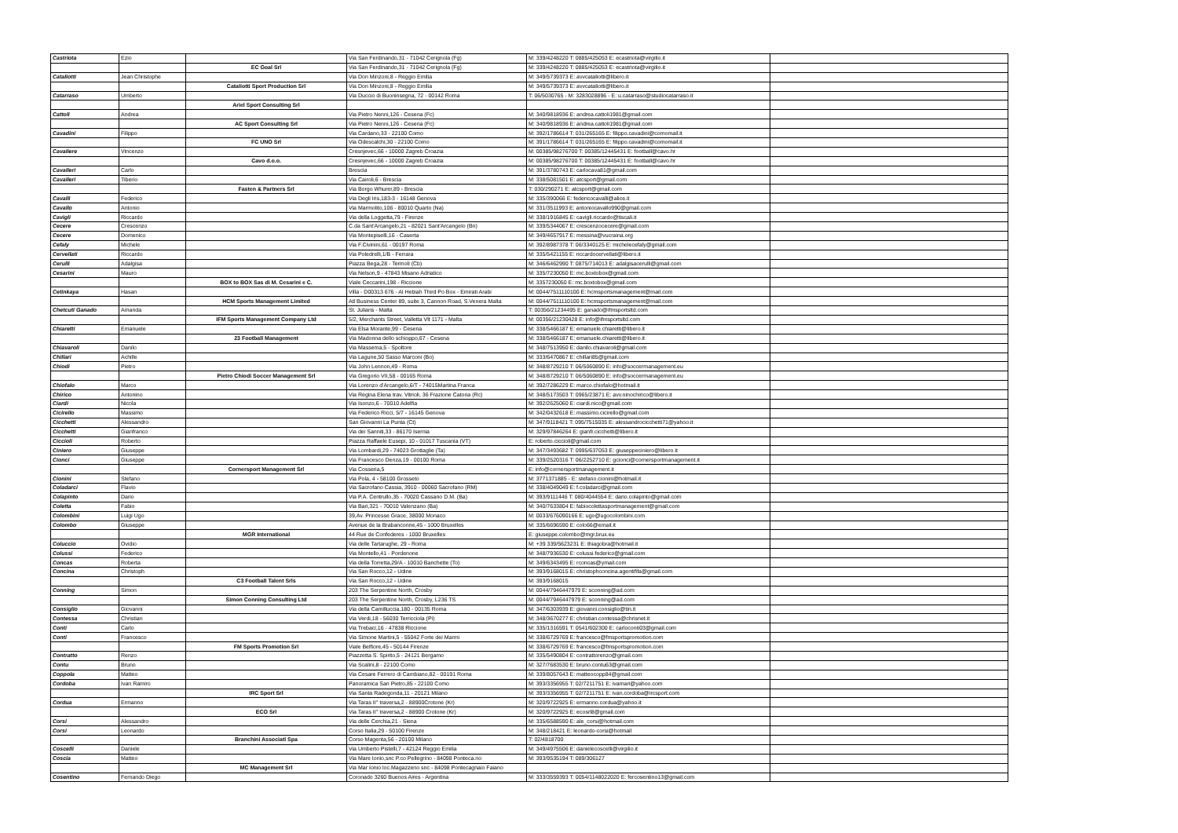| Castriota | Ezio | | Via San Ferdinando,31 - 71042 Cerignola (Fg) | M: 339/4248220 T: 0885/425053 E: ecastriota@virgilio.it | |
| | | EC Goal Srl | Via San Ferdinando,31 - 71042 Cerignola (Fg) | M: 339/4248220 T: 0885/425053 E: ecastriota@virgilio.it | |
| Cataliotti | Jean Christophe | | Via Don Minzoni,8 - Reggio Emilia | M: 349/5739373 E: avvcataliotti@libero.it | |
| | | Cataliotti Sport Production Srl | Via Don Minzoni,8 - Reggio Emilia | M: 349/5739373 E: avvcataliotti@libero.it | |
| Catarraso | Umberto | | Via Duccio di Buoninsegna, 72 - 00142 Roma | T: 06/5030765 - M: 3283028896 - E: u.catarraso@studiocatarraso.it | |
| | | Ariel Sport Consulting Srl | | | |
| Cattoli | Andrea | | Via Pietro Nenni,126 - Cesena (Fc) | M: 340/9818936 E: andrea.cattoli1981@gmail.com | |
| | | AC Sport Consulting Srl | Via Pietro Nenni,126 - Cesena (Fc) | M: 340/9818936 E: andrea.cattoli1981@gmail.com | |
| Cavadini | Filippo | | Via Cardano,33 - 22100 Como | M: 392/1786614 T: 031/265165 E: filippo.cavadini@comomail.it | |
| | | FC UNO Srl | Via Odescalchi,30 - 22100 Como | M: 391/1786614 T: 031/265165 E: filippo.cavadini@comomail.it | |
| Cavaliere | Vincenzo | | Cresnjevec,66 - 10000 Zagreb Croazia | M: 00385/98276700 T: 00385/12445431 E: football@cavo.hr | |
| | | Cavo d.o.o. | Cresnjevec,66 - 10000 Zagreb Croazia | M: 00385/98276700 T: 00385/12445431 E: football@cavo.hr | |
| Cavalleri | Carlo | | Brescia | M: 391/3780743 E: carlocava81@gmail.com | |
| Cavalleri | Tiberio | | Via Cairoli,6 - Brescia | M: 338/5081501 E: atcsport@gmail.com | |
| | | Fasten & Partners Srl | Via Borgo Whurer,89 - Brescia | T: 030/290271 E: atcsport@gmail.com | |
| Cavalli | Federico | | Via Degli Iris,183-3 - 16148 Genova | M: 335/390066 E: federicocavalli@alice.it | |
| Cavallo | Antonio | | Via Marmolito,106 - 80010 Quarto (Na) | M: 331/3511993 E: antoniocavallo990@gmail.com | |
| Cavigli | Riccardo | | Via della Loggetta,79 - Firenze | M: 338/1916845 E: cavigli.riccardo@tiscali.it | |
| Cecere | Crescenzo | | C.da Sant'Arcangelo,21 - 82021 Sant'Arcangelo (Bn) | M: 339/5344067 E: crescenzocecere@gmail.com | |
| Cecere | Domenico | | Via Montepiselli,16 - Caserta | M: 349/4657917 E: messina@vucraina.org | |
| Cefaly | Michele | | Via F.Civinini,61 - 00197 Roma | M: 392/8987378 T: 06/3340125 E: michelecefaly@gmail.com | |
| Cervellati | Riccardo | | Via Poledrelli,1/B - Ferrara | M: 335/5421155 E: riccardocervellati@libero.it | |
| Cerulli | Adalgisa | | Piazza Bega,28 - Termoli (Cb) | M: 346/6462990 T: 0875/714013 E: adalgisacerulli@gmail.com | |
| Cesarini | Mauro | | Via Nelson,9 - 47843 Misano Adriatico | M: 335/7230050 E: mc.boxtobox@gmail.com | |
| | | BOX to BOX Sas di M. Cesarini e C. | Viale Ceccarini,198 - Riccione | M: 3357230050 E: mc.boxtobox@gmail.com | |
| Cetinkaya | Hasan | | Villa - D00313 676 - Al Hebiah Third Po Box - Emirati Arabi | M: 0044/7511110100 E: hcmsportsmanagement@mail.com | |
| | | HCM Sports Management Limited | Atl Business Center 89, suite 3, Cannon Road, S.Venera Malta | M: 0044/7511110100 E: hcmsportsmanagement@mail.com | |
| Chetcuti Ganado | Amanda | | St. Julians - Malta | T: 00356/21234495 E: ganado@ifmsportsltd.com | |
| | | IFM Sports Management Company Ltd | 5/2, Merchants Street, Valletta Vlt 1171 - Malta | M: 00356/21230428 E: info@ifmsportsltd.com | |
| Chiaretti | Emanuele | | Via Elsa Morante,99 - Cesena | M: 338/5466187 E: emanuele.chiaretti@libero.it | |
| | | 23 Football Management | Via Madonna dello schioppo,67 - Cesena | M: 338/5466187 E: emanuele.chiaretti@libero.it | |
| Chiavaroli | Danilo | | Via Massema,5 - Spoltore | M: 348/7513950 E: danilo.chiavaroli@gmail.com | |
| Chillari | Achille | | Via Lagune,50 Sasso Marconi (Bo) | M: 333/6470867 E: chillari85@gmail.com | |
| Chiodi | Pietro | | Via John Lennon,49 - Roma | M: 348/8729210 T: 06/5060890 E: info@soccermanagement.eu | |
| | | Pietro Chiodi Soccer Management Srl | Via Gregorio VII,58 - 00165 Roma | M: 348/8729210 T: 06/5060890 E: info@soccermanagement.eu | |
| Chiofalo | Marco | | Via Lorenzo d'Arcangelo,6/T - 74015Martina Franca | M: 392/7286229 E: marco.chiofalo@hotmail.it | |
| Chirico | Antonino | | Via Regina Elena trav. Vitrioli, 36 Frazione Catona (Rc) | M: 348/5173503 T: 0965/23871 E: avv.ninochirico@libero.it | |
| Ciardi | Nicola | | Via Isonzo,6 - 70010 Adelfia | M: 392/2625060 E: ciardi.nico@gmail.com | |
| Cicirello | Massimo | | Via Federico Ricci, 5/7 - 16145 Genova | M: 342/0432618 E: massimo.cicirello@gmail.com | |
| Cicchetti | Alessandro | | San Giovanni La Punta (Ct) | M: 347/9118421 T: 095/7515035 E: alessandrocicchetti71@yahoo.it | |
| Cicchetti | Gianfranco | | Via dei Sanniti,33 - 86170 Isernia | M: 329/97846264 E: gianfr.cicchetti@libero.it | |
| Ciccioli | Roberto | | Piazza Raffaele Eusepi, 10 - 01017 Tuscania (VT) | E: roberto.ciccioli@gmail.com | |
| Ciniero | Giuseppe | | Via Lombardi,29 - 74023 Grottaglie (Ta) | M: 347/3493682 T: 0995/637053 E: giuseppeciniero@libero.it | |
| Cionci | Giuseppe | | Via Francesco Denza,19 - 00100 Roma | M: 339/2520316 T: 06/2252710 E: gcionci@cornersportmanagement.it | |
| | | Cornersport Management Srl | Via Cosseria,5 | E: info@cornersportmanagement.it | |
| Cionini | Stefano | | Via Pola, 4 - 58100 Grosseto | M: 3771371885 - E: stefano.cionini@hotmail.it | |
| Coladarci | Flavio | | Via Sacrofano Cassia, 3910 - 00060 Sacrofano (RM) | M: 338/4049049 E: f.coladarci@gmail.com | |
| Colapinto | Dario | | Via P.A. Centrullo,35 - 70020 Cassano D.M. (Ba) | M: 393/9111446 T: 080/4044554 E: dario.colapinto@gmail.com | |
| Coletta | Fabio | | Via Bari,321 - 70010 Valenzano (Ba) | M: 340/7633804 E: fabiocolettasportmanagement@gmail.com | |
| Colombini | Luigi Ugo | | 39,Av. Princesse Grace, 38000 Monaco | M: 0033/676090166 E: ugo@ugocolombini.com | |
| Colombo | Giuseppe | | Avenue de la Brabanconne,45 - 1000 Bruxelles | M: 335/6696590 E: colo66@email.it | |
| | | MGR International | 44 Rue de Confederes - 1000 Bruxelles | E: giuseppe.colombo@mgr.brux.eu | |
| Coluccio | Ovidio | | Via delle Tartarughe, 29 - Roma | M: +39 339/5623231 E: thiagobra@hotmail.it | |
| Colussi | Federico | | Via Montello,41 - Pordenone | M: 348/7936530 E: colussi.federico@gmail.com | |
| Concas | Roberta | | Via della Torretta,29/A - 10010 Banchette (To) | M: 349/6343495 E: rconcas@ymail.com | |
| Concina | Christoph | | Via San Rocco,12 - Udine | M: 393/9168015 E: christophconcina.agentififa@gmail.com | |
| | | C3 Football Talent Srls | Via San Rocco,12 - Udine | M: 393/9168015 | |
| Conning | Simon | | 203 The Serpentine North, Crosby | M: 0044/7946447979 E: sconning@ad.com | |
| | | Simon Conning Consulting Ltd | 203 The Serpentine North, Crosby, L236 TS | M: 0044/7946447979 E: sconning@ad.com | |
| Consiglio | Giovanni | | Via della Camilluccia,180 - 00135 Roma | M: 347/6303939 E: giovanni.consiglio@tin.it | |
| Contessa | Christian | | Via Verdi,18 - 56030 Terricciola (Pi) | M: 348/3670277 E: christian.contessa@chrisnet.it | |
| Conti | Carlo | | Via Trebaci,16 - 47838 Riccione | M: 335/1316591 T: 0541/602300 E: carloconti03@gmail.com | |
| Conti | Francesco | | Via Simone Martini,5 - 55042 Forte dei Marmi | M: 338/6729769 E: francesco@fmsportspromotion.com | |
| | | FM Sports Promotion Srl | Viale Belfiore,45 - 50144 Firenze | M: 338/6729769 E: francesco@fmsportspromotion.com | |
| Contratto | Renzo | | Piazzetta S. Spirito,5 - 24121 Bergamo | M: 335/5490804 E: contrattorenzo@gmail.com | |
| Contu | Bruno | | Via Scalini,8 - 22100 Como | M: 327/7683530 E: bruno.contu63@gmail.com | |
| Coppola | Matteo | | Via Cesare Ferrero di Cambiano,82 - 00191 Roma | M: 339/8057643 E: matteocopp84@gmail.com | |
| Cordoba | Ivan Ramiro | | Panoramica San Pietro,85 - 22100 Como | M: 393/3356955 T: 02/7211751 E: ivamari@yahoo.com | |
| | | IRC Sport Srl | Via Santa Radegonda,11 - 20121 Milano | M: 393/3356955 T: 02/7211751 E: ivan.cordoba@ircsport.com | |
| Cordua | Ermanno | | Via Taras II° traversa,2 - 88900Crotone (Kr) | M: 320/9722925 E: ermanno.cordua@yahoo.it | |
| | | ECO Srl | Via Taras II° traversa,2 - 88900 Crotone (Kr) | M: 320/9722925 E: ecosrl8@gmail.com | |
| Corsi | Alessandro | | Via delle Cerchia,21 - Siena | M: 335/6588590 E: ale_corsi@hotmail.com | |
| Corsi | Leonardo | | Corso Italia,29 - 50100 Firenze | M: 348/218421 E: leonardo-corsi@hotmail | |
| | | Branchini Associati Spa | Corso Magenta,56 - 20100 Milano | T: 02/4818700 | |
| Coscelli | Daniele | | Via Umberto Pistelli,7 - 42124 Reggio Emilia | M: 349/4975506 E: danielecoscelli@virgilio.it | |
| Coscia | Matteo | | Via Mare Ionio,snc P.co Pellegrino - 84098 Ponteca.no | M: 393/9535194 T: 089/306127 | |
| | | MC Management Srl | Via Mar Ionio loc.Magazzeno snc - 84098 Pontecagnaio Faiano | | |
| Cosentino | Fernando Diego | | Coronado 3260 Buenos Aires - Argentina | M: 333/3559393 T: 0054/1148022020 E: fercosentino13@gmail.com | |